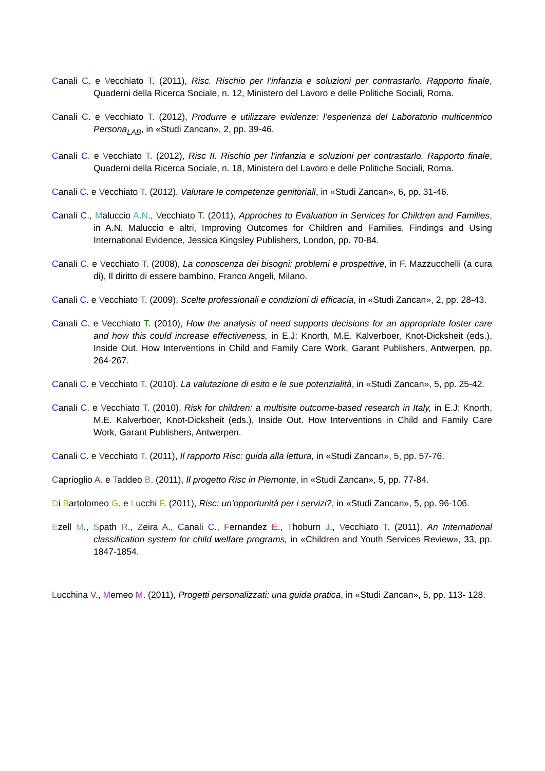Canali C. e Vecchiato T. (2011), Risc. Rischio per l’infanzia e soluzioni per contrastarlo. Rapporto finale, Quaderni della Ricerca Sociale, n. 12, Ministero del Lavoro e delle Politiche Sociali, Roma.
Canali C. e Vecchiato T. (2012), Produrre e utilizzare evidenze: l’esperienza del Laboratorio multicentrico Persona<sub>LAB</sub>, in «Studi Zancan», 2, pp. 39-46.
Canali C. e Vecchiato T. (2012), Risc II. Rischio per l’infanzia e soluzioni per contrastarlo. Rapporto finale, Quaderni della Ricerca Sociale, n. 18, Ministero del Lavoro e delle Politiche Sociali, Roma.
Canali C. e Vecchiato T. (2012), Valutare le competenze genitoriali, in «Studi Zancan», 6, pp. 31-46.
Canali C., Maluccio A.N., Vecchiato T. (2011), Approches to Evaluation in Services for Children and Families, in A.N. Maluccio e altri, Improving Outcomes for Children and Families. Findings and Using International Evidence, Jessica Kingsley Publishers, London, pp. 70-84.
Canali C. e Vecchiato T. (2008), La conoscenza dei bisogni: problemi e prospettive, in F. Mazzucchelli (a cura di), Il diritto di essere bambino, Franco Angeli, Milano.
Canali C. e Vecchiato T. (2009), Scelte professionali e condizioni di efficacia, in «Studi Zancan», 2, pp. 28-43.
Canali C. e Vecchiato T. (2010), How the analysis of need supports decisions for an appropriate foster care and how this could increase effectiveness, in E.J: Knorth, M.E. Kalverboer, Knot-Dicksheit (eds.), Inside Out. How Interventions in Child and Family Care Work, Garant Publishers, Antwerpen, pp. 264-267.
Canali C. e Vecchiato T. (2010), La valutazione di esito e le sue potenzialità, in «Studi Zancan», 5, pp. 25-42.
Canali C. e Vecchiato T. (2010), Risk for children: a multisite outcome-based research in Italy, in E.J: Knorth, M.E. Kalverboer, Knot-Dicksheit (eds.), Inside Out. How Interventions in Child and Family Care Work, Garant Publishers, Antwerpen.
Canali C. e Vecchiato T. (2011), Il rapporto Risc: guida alla lettura, in «Studi Zancan», 5, pp. 57-76.
Caprioglio A. e Taddeo B. (2011), Il progetto Risc in Piemonte, in «Studi Zancan», 5, pp. 77-84.
Di Bartolomeo G. e Lucchi F. (2011), Risc: un’opportunità per i servizi?, in «Studi Zancan», 5, pp. 96-106.
Ezell M., Spath R., Zeira A., Canali C., Fernandez E., Thoburn J., Vecchiato T. (2011), An International classification system for child welfare programs, in «Children and Youth Services Review», 33, pp. 1847-1854.
Lucchina V., Memeo M. (2011), Progetti personalizzati: una guida pratica, in «Studi Zancan», 5, pp. 113- 128.